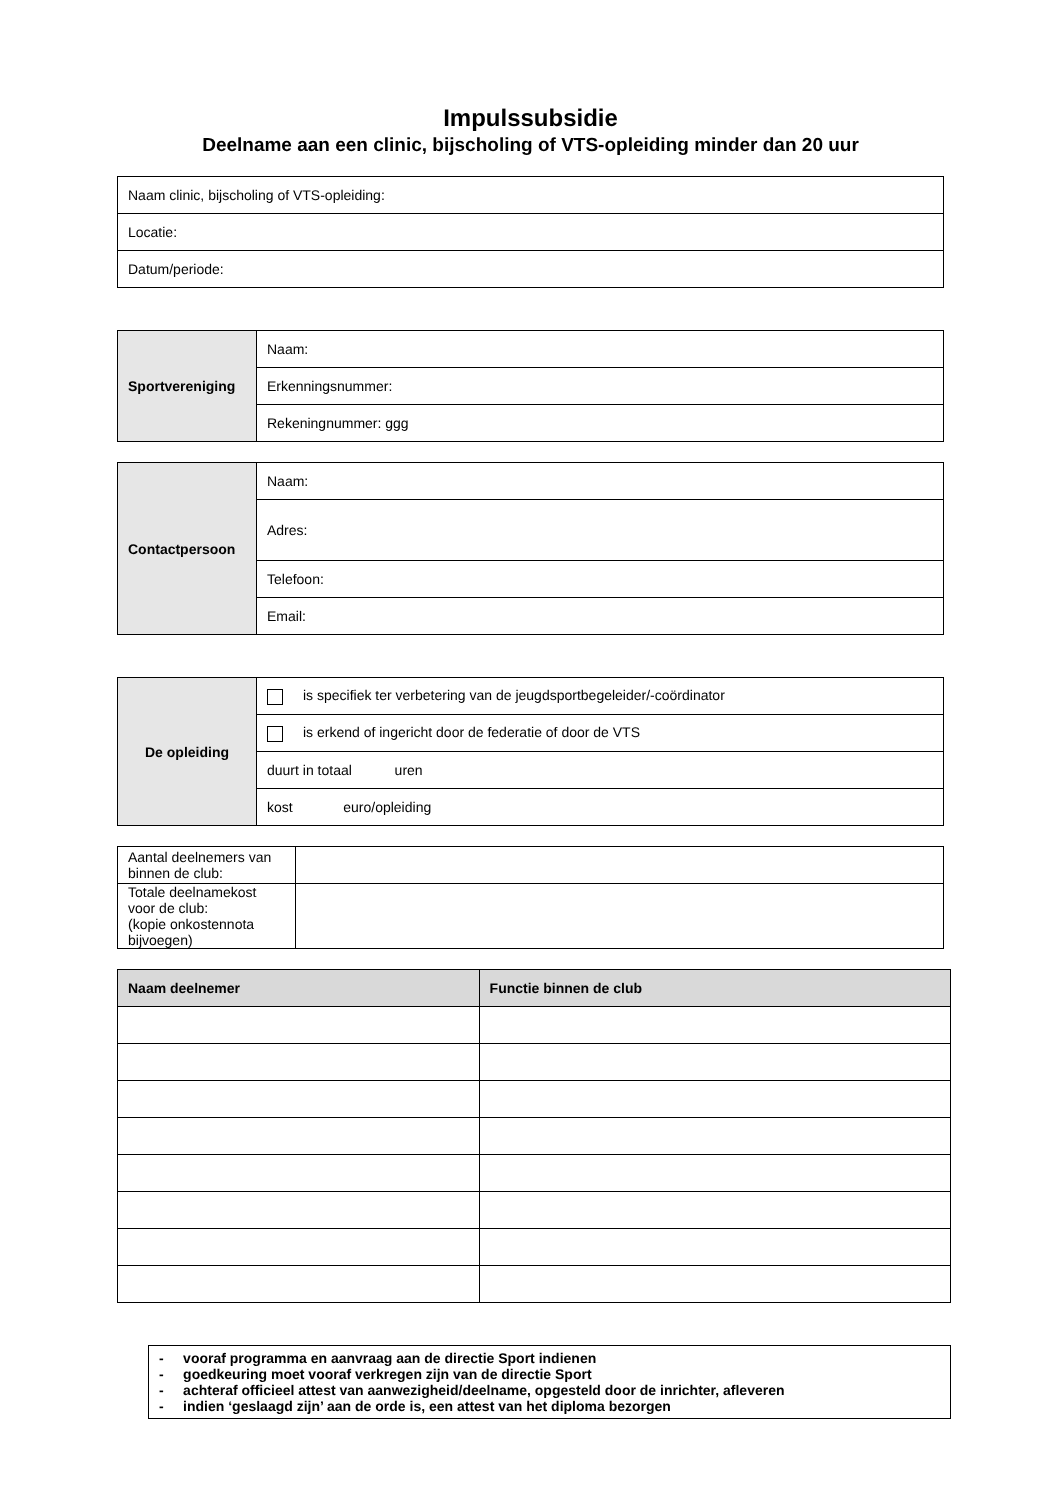Impulssubsidie
Deelname aan een clinic, bijscholing of VTS-opleiding minder dan 20 uur
| Naam clinic, bijscholing of VTS-opleiding: |
| Locatie: |
| Datum/periode: |
| Sportvereniging | Naam: |
| | Erkenningsnummer: |
| | Rekeningnummer: ggg |
| Contactpersoon | Naam: |
| | Adres: |
| | Telefoon: |
| | Email: |
| De opleiding | is specifiek ter verbetering van de jeugdsportbegeleider/-coördinator |
| | is erkend of ingericht door de federatie of door de VTS |
| | duurt in totaal uren |
| | kost euro/opleiding |
| Aantal deelnemers van binnen de club: | |
| Totale deelnamekost voor de club: (kopie onkostennota bijvoegen) | |
| Naam deelnemer | Functie binnen de club |
| --- | --- |
- vooraf programma en aanvraag aan de directie Sport indienen
- goedkeuring moet vooraf verkregen zijn van de directie Sport
- achteraf officieel attest van aanwezigheid/deelname, opgesteld door de inrichter, afleveren
- indien ‘geslaagd zijn’ aan de orde is, een attest van het diploma bezorgen